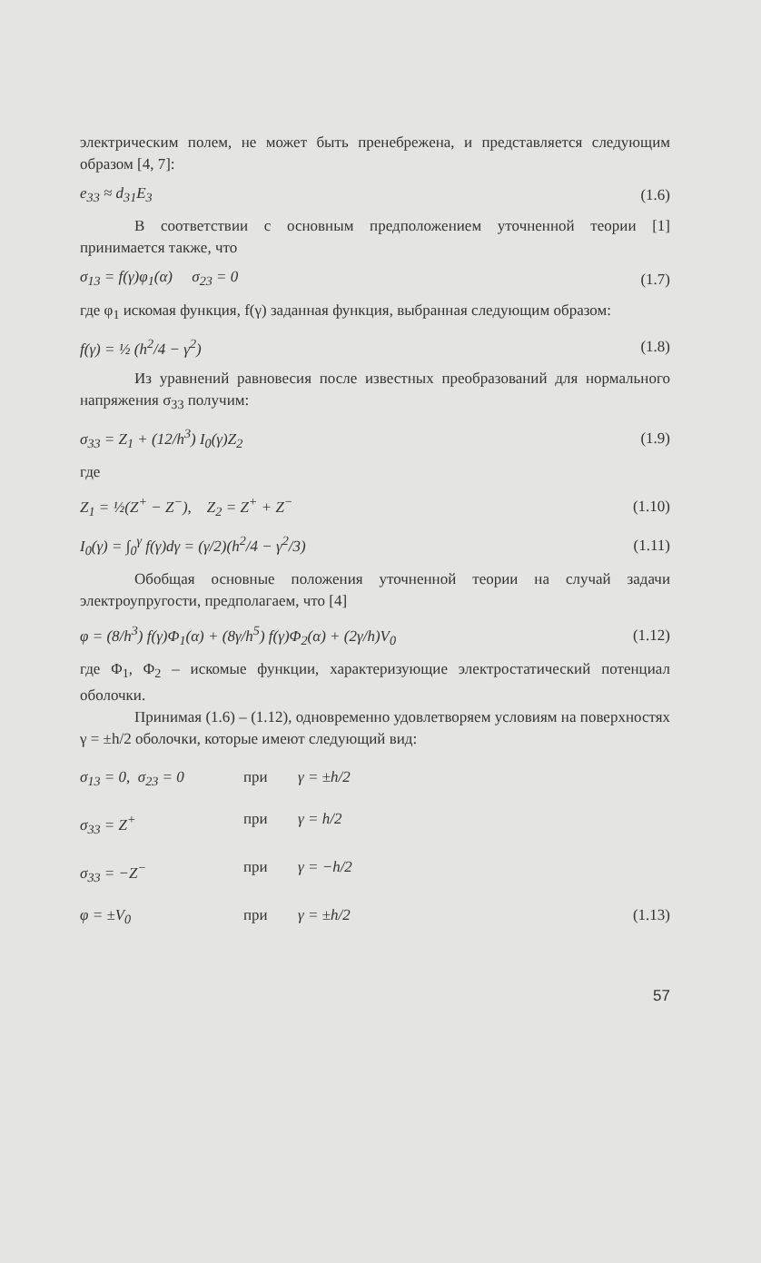электрическим полем, не может быть пренебрежена, и представляется следующим образом [4, 7]:
e<sub>33</sub> ≈ d<sub>31</sub>E<sub>3</sub> (1.6)
В соответствии с основным предположением уточненной теории [1] принимается также, что
σ<sub>13</sub> = f(γ)φ<sub>1</sub>(α) σ<sub>23</sub> = 0 (1.7)
где φ<sub>1</sub> искомая функция, f(γ) заданная функция, выбранная следующим образом:
f(γ) = ½ (h<sup>2</sup>/4 − γ<sup>2</sup>) (1.8)
Из уравнений равновесия после известных преобразований для нормального напряжения σ<sub>33</sub> получим:
σ<sub>33</sub> = Z<sub>1</sub> + (12/h<sup>3</sup>) I<sub>0</sub>(γ)Z<sub>2</sub> (1.9)
где
Z<sub>1</sub> = ½(Z<sup>+</sup> − Z<sup>−</sup>), Z<sub>2</sub> = Z<sup>+</sup> + Z<sup>−</sup> (1.10)
I<sub>0</sub>(γ) = ∫<sub>0</sub><sup>γ</sup> f(γ)dγ = (γ/2)(h<sup>2</sup>/4 − γ<sup>2</sup>/3) (1.11)
Обобщая основные положения уточненной теории на случай задачи электроупругости, предполагаем, что [4]
φ = (8/h<sup>3</sup>) f(γ)Φ<sub>1</sub>(α) + (8γ/h<sup>5</sup>) f(γ)Φ<sub>2</sub>(α) + (2γ/h)V<sub>0</sub> (1.12)
где Φ<sub>1</sub>, Φ<sub>2</sub> – искомые функции, характеризующие электростатический потенциал оболочки.
Принимая (1.6) – (1.12), одновременно удовлетворяем условиям на поверхностях γ = ±h/2 оболочки, которые имеют следующий вид:
σ<sub>13</sub> = 0, σ<sub>23</sub> = 0 при γ = ±h/2
σ<sub>33</sub> = Z<sup>+</sup> при γ = h/2
σ<sub>33</sub> = −Z<sup>−</sup> при γ = −h/2
φ = ±V<sub>0</sub> при γ = ±h/2 (1.13)
57